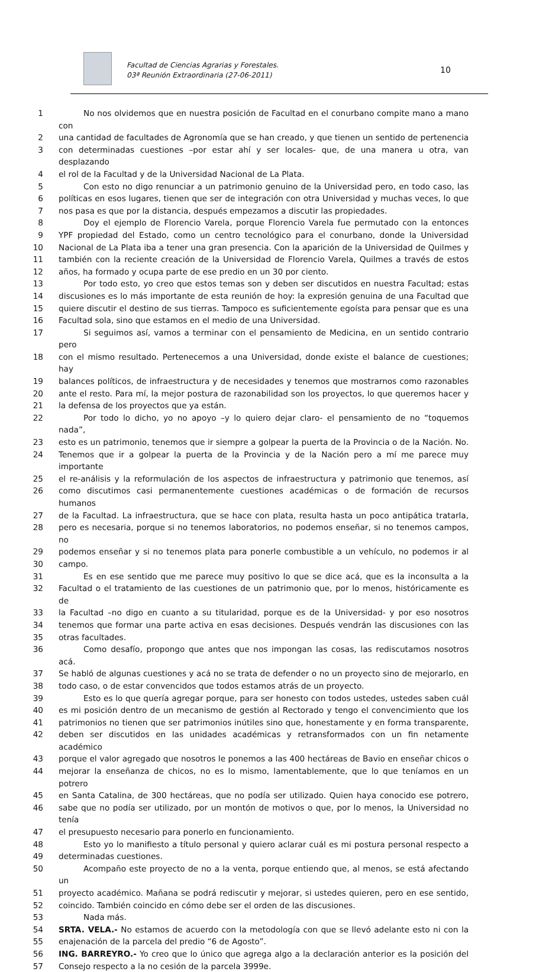Facultad de Ciencias Agrarias y Forestales.
03ª Reunión Extraordinaria (27-06-2011)
10
1 No nos olvidemos que en nuestra posición de Facultad en el conurbano compite mano a mano con
2 una cantidad de facultades de Agronomía que se han creado, y que tienen un sentido de pertenencia
3 con determinadas cuestiones –por estar ahí y ser locales- que, de una manera u otra, van desplazando
4 el rol de la Facultad y de la Universidad Nacional de La Plata.
5 Con esto no digo renunciar a un patrimonio genuino de la Universidad pero, en todo caso, las
6 políticas en esos lugares, tienen que ser de integración con otra Universidad y muchas veces, lo que
7 nos pasa es que por la distancia, después empezamos a discutir las propiedades.
8 Doy el ejemplo de Florencio Varela, porque Florencio Varela fue permutado con la entonces
9 YPF propiedad del Estado, como un centro tecnológico para el conurbano, donde la Universidad
10 Nacional de La Plata iba a tener una gran presencia. Con la aparición de la Universidad de Quilmes y
11 también con la reciente creación de la Universidad de Florencio Varela, Quilmes a través de estos
12 años, ha formado y ocupa parte de ese predio en un 30 por ciento.
13 Por todo esto, yo creo que estos temas son y deben ser discutidos en nuestra Facultad; estas
14 discusiones es lo más importante de esta reunión de hoy: la expresión genuina de una Facultad que
15 quiere discutir el destino de sus tierras. Tampoco es suficientemente egoísta para pensar que es una
16 Facultad sola, sino que estamos en el medio de una Universidad.
17 Si seguimos así, vamos a terminar con el pensamiento de Medicina, en un sentido contrario pero
18 con el mismo resultado. Pertenecemos a una Universidad, donde existe el balance de cuestiones; hay
19 balances políticos, de infraestructura y de necesidades y tenemos que mostrarnos como razonables
20 ante el resto. Para mí, la mejor postura de razonabilidad son los proyectos, lo que queremos hacer y
21 la defensa de los proyectos que ya están.
22 Por todo lo dicho, yo no apoyo –y lo quiero dejar claro- el pensamiento de no “toquemos nada”,
23 esto es un patrimonio, tenemos que ir siempre a golpear la puerta de la Provincia o de la Nación. No.
24 Tenemos que ir a golpear la puerta de la Provincia y de la Nación pero a mí me parece muy importante
25 el re-análisis y la reformulación de los aspectos de infraestructura y patrimonio que tenemos, así
26 como discutimos casi permanentemente cuestiones académicas o de formación de recursos humanos
27 de la Facultad. La infraestructura, que se hace con plata, resulta hasta un poco antipática tratarla,
28 pero es necesaria, porque si no tenemos laboratorios, no podemos enseñar, si no tenemos campos, no
29 podemos enseñar y si no tenemos plata para ponerle combustible a un vehículo, no podemos ir al
30 campo.
31 Es en ese sentido que me parece muy positivo lo que se dice acá, que es la inconsulta a la
32 Facultad o el tratamiento de las cuestiones de un patrimonio que, por lo menos, históricamente es de
33 la Facultad –no digo en cuanto a su titularidad, porque es de la Universidad- y por eso nosotros
34 tenemos que formar una parte activa en esas decisiones. Después vendrán las discusiones con las
35 otras facultades.
36 Como desafío, propongo que antes que nos impongan las cosas, las rediscutamos nosotros acá.
37 Se habló de algunas cuestiones y acá no se trata de defender o no un proyecto sino de mejorarlo, en
38 todo caso, o de estar convencidos que todos estamos atrás de un proyecto.
39 Esto es lo que quería agregar porque, para ser honesto con todos ustedes, ustedes saben cuál
40 es mi posición dentro de un mecanismo de gestión al Rectorado y tengo el convencimiento que los
41 patrimonios no tienen que ser patrimonios inútiles sino que, honestamente y en forma transparente,
42 deben ser discutidos en las unidades académicas y retransformados con un fin netamente académico
43 porque el valor agregado que nosotros le ponemos a las 400 hectáreas de Bavio en enseñar chicos o
44 mejorar la enseñanza de chicos, no es lo mismo, lamentablemente, que lo que teníamos en un potrero
45 en Santa Catalina, de 300 hectáreas, que no podía ser utilizado. Quien haya conocido ese potrero,
46 sabe que no podía ser utilizado, por un montón de motivos o que, por lo menos, la Universidad no tenía
47 el presupuesto necesario para ponerlo en funcionamiento.
48 Esto yo lo manifiesto a título personal y quiero aclarar cuál es mi postura personal respecto a
49 determinadas cuestiones.
50 Acompaño este proyecto de no a la venta, porque entiendo que, al menos, se está afectando un
51 proyecto académico. Mañana se podrá rediscutir y mejorar, si ustedes quieren, pero en ese sentido,
52 coincido. También coincido en cómo debe ser el orden de las discusiones.
53 Nada más.
54 SRTA. VELA.- No estamos de acuerdo con la metodología con que se llevó adelante esto ni con la
55 enajenación de la parcela del predio “6 de Agosto”.
56 ING. BARREYRO.- Yo creo que lo único que agrega algo a la declaración anterior es la posición del
57 Consejo respecto a la no cesión de la parcela 3999e.